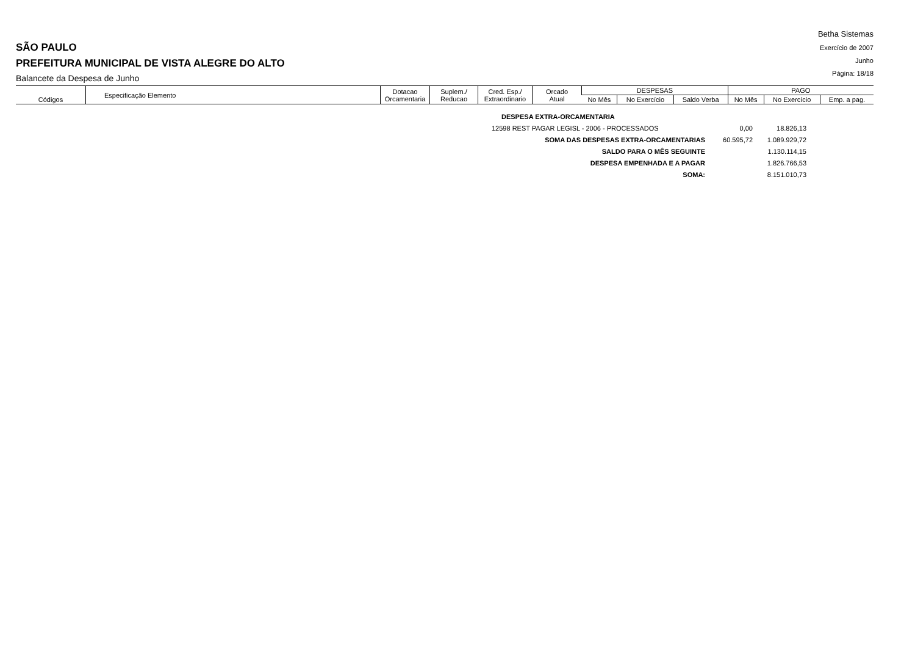SÃO PAULO
PREFEITURA MUNICIPAL DE VISTA ALEGRE DO ALTO
Balancete da Despesa de Junho
Betha Sistemas
Exercício de 2007
Junho
Página: 18/18
| Códigos | Especificação Elemento | Dotacao Orcamentaria | Suplem./ Reducao | Cred. Esp./ Extraordinario | Orcado Atual | DESPESAS | | | PAGO | | |
| | | | | | | No Mês | No Exercício | Saldo Verba | No Mês | No Exercício | Emp. a pag. |
| DESPESA EXTRA-ORCAMENTARIA | | |
| 12598 REST PAGAR LEGISL - 2006 - PROCESSADOS | 0,00 | 18.826,13 |
| SOMA DAS DESPESAS EXTRA-ORCAMENTARIAS | 60.595,72 | 1.089.929,72 |
| SALDO PARA O MÊS SEGUINTE | | 1.130.114,15 |
| DESPESA EMPENHADA E A PAGAR | | 1.826.766,53 |
| SOMA: | | 8.151.010,73 |